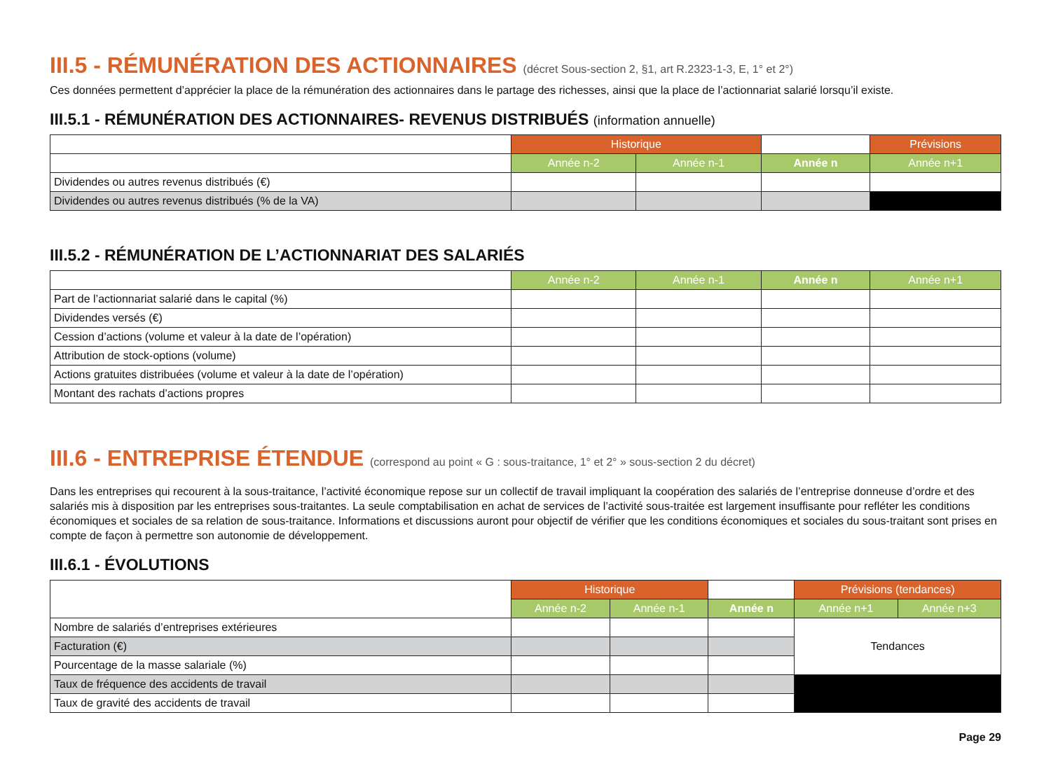III.5 - RÉMUNÉRATION DES ACTIONNAIRES (décret Sous-section 2, §1, art R.2323-1-3, E, 1° et 2°)
Ces données permettent d’apprécier la place de la rémunération des actionnaires dans le partage des richesses, ainsi que la place de l’actionnariat salarié lorsqu’il existe.
III.5.1 - RÉMUNÉRATION DES ACTIONNAIRES- REVENUS DISTRIBUÉS (information annuelle)
| | Historique | | | Prévisions |
| | Année n-2 | Année n-1 | Année n | Année n+1 |
| Dividendes ou autres revenus distribués (€) | | | | |
| Dividendes ou autres revenus distribués (% de la VA) | | | | |
III.5.2 - RÉMUNÉRATION DE L’ACTIONNARIAT DES SALARIÉS
| | Année n-2 | Année n-1 | Année n | Année n+1 |
| Part de l’actionnariat salarié dans le capital (%) | | | | |
| Dividendes versés (€) | | | | |
| Cession d’actions (volume et valeur à la date de l’opération) | | | | |
| Attribution de stock-options (volume) | | | | |
| Actions gratuites distribuées (volume et valeur à la date de l’opération) | | | | |
| Montant des rachats d’actions propres | | | | |
III.6 - ENTREPRISE ÉTENDUE (correspond au point « G : sous-traitance, 1° et 2° » sous-section 2 du décret)
Dans les entreprises qui recourent à la sous-traitance, l’activité économique repose sur un collectif de travail impliquant la coopération des salariés de l’entreprise donneuse d’ordre et des salariés mis à disposition par les entreprises sous-traitantes. La seule comptabilisation en achat de services de l’activité sous-traitée est largement insuffisante pour refléter les conditions économiques et sociales de sa relation de sous-traitance. Informations et discussions auront pour objectif de vérifier que les conditions économiques et sociales du sous-traitant sont prises en compte de façon à permettre son autonomie de développement.
III.6.1 - ÉVOLUTIONS
| | Historique | | | Prévisions (tendances) | |
| | Année n-2 | Année n-1 | Année n | Année n+1 | Année n+3 |
| Nombre de salariés d’entreprises extérieures | | | | Tendances | |
| Facturation (€) | | | | | |
| Pourcentage de la masse salariale (%) | | | | | |
| Taux de fréquence des accidents de travail | | | | | |
| Taux de gravité des accidents de travail | | | | | |
Page 29